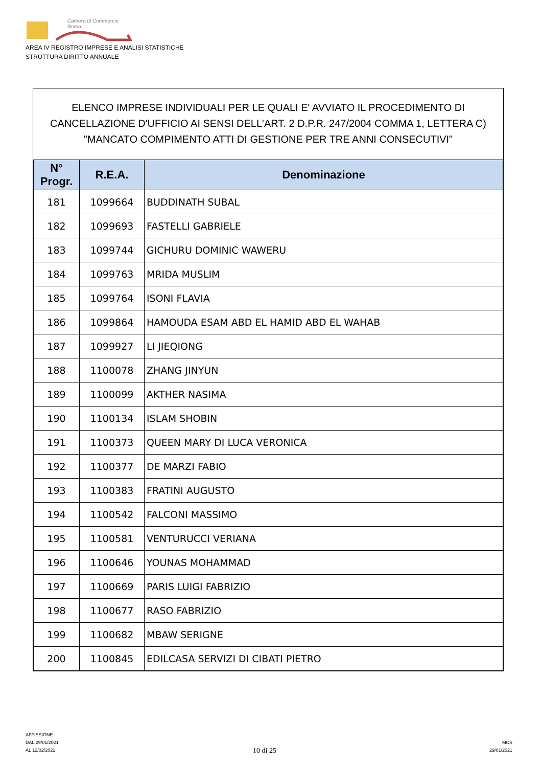Camera di Commercio
Roma
AREA IV REGISTRO IMPRESE E ANALISI STATISTICHE
STRUTTURA DIRITTO ANNUALE
ELENCO IMPRESE INDIVIDUALI PER LE QUALI E' AVVIATO IL PROCEDIMENTO DI CANCELLAZIONE D'UFFICIO AI SENSI DELL'ART. 2 D.P.R. 247/2004 COMMA 1, LETTERA C) "MANCATO COMPIMENTO ATTI DI GESTIONE PER TRE ANNI CONSECUTIVI"
| N° Progr. | R.E.A. | Denominazione |
| --- | --- | --- |
| 181 | 1099664 | BUDDINATH SUBAL |
| 182 | 1099693 | FASTELLI GABRIELE |
| 183 | 1099744 | GICHURU DOMINIC WAWERU |
| 184 | 1099763 | MRIDA MUSLIM |
| 185 | 1099764 | ISONI FLAVIA |
| 186 | 1099864 | HAMOUDA ESAM ABD EL HAMID ABD EL WAHAB |
| 187 | 1099927 | LI JIEQIONG |
| 188 | 1100078 | ZHANG JINYUN |
| 189 | 1100099 | AKTHER NASIMA |
| 190 | 1100134 | ISLAM SHOBIN |
| 191 | 1100373 | QUEEN MARY DI LUCA VERONICA |
| 192 | 1100377 | DE MARZI FABIO |
| 193 | 1100383 | FRATINI AUGUSTO |
| 194 | 1100542 | FALCONI MASSIMO |
| 195 | 1100581 | VENTURUCCI VERIANA |
| 196 | 1100646 | YOUNAS MOHAMMAD |
| 197 | 1100669 | PARIS LUIGI FABRIZIO |
| 198 | 1100677 | RASO FABRIZIO |
| 199 | 1100682 | MBAW SERIGNE |
| 200 | 1100845 | EDILCASA SERVIZI DI CIBATI PIETRO |
AFFISSIONE
DAL 29/01/2021
AL 12/02/2021
10 di 25
MCS
29/01/2021